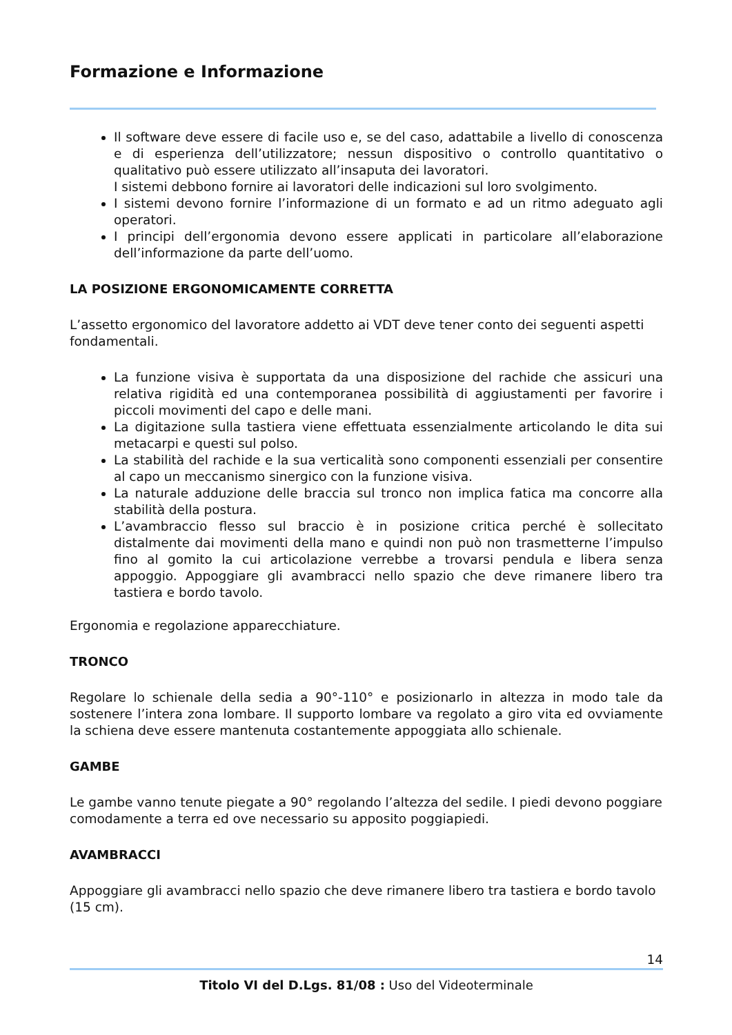Formazione e Informazione
Il software deve essere di facile uso e, se del caso, adattabile a livello di conoscenza e di esperienza dell’utilizzatore; nessun dispositivo o controllo quantitativo o qualitativo può essere utilizzato all’insaputa dei lavoratori.
I sistemi debbono fornire ai lavoratori delle indicazioni sul loro svolgimento.
I sistemi devono fornire l’informazione di un formato e ad un ritmo adeguato agli operatori.
I principi dell’ergonomia devono essere applicati in particolare all’elaborazione dell’informazione da parte dell’uomo.
LA POSIZIONE ERGONOMICAMENTE CORRETTA
L’assetto ergonomico del lavoratore addetto ai VDT deve tener conto dei seguenti aspetti fondamentali.
La funzione visiva è supportata da una disposizione del rachide che assicuri una relativa rigidità ed una contemporanea possibilità di aggiustamenti per favorire i piccoli movimenti del capo e delle mani.
La digitazione sulla tastiera viene effettuata essenzialmente articolando le dita sui metacarpi e questi sul polso.
La stabilità del rachide e la sua verticalità sono componenti essenziali per consentire al capo un meccanismo sinergico con la funzione visiva.
La naturale adduzione delle braccia sul tronco non implica fatica ma concorre alla stabilità della postura.
L’avambraccio flesso sul braccio è in posizione critica perché è sollecitato distalmente dai movimenti della mano e quindi non può non trasmetterne l’impulso fino al gomito la cui articolazione verrebbe a trovarsi pendula e libera senza appoggio. Appoggiare gli avambracci nello spazio che deve rimanere libero tra tastiera e bordo tavolo.
Ergonomia e regolazione apparecchiature.
TRONCO
Regolare lo schienale della sedia a 90°-110° e posizionarlo in altezza in modo tale da sostenere l’intera zona lombare. Il supporto lombare va regolato a giro vita ed ovviamente la schiena deve essere mantenuta costantemente appoggiata allo schienale.
GAMBE
Le gambe vanno tenute piegate a 90° regolando l’altezza del sedile. I piedi devono poggiare comodamente a terra ed ove necessario su apposito poggiapiedi.
AVAMBRACCI
Appoggiare gli avambracci nello spazio che deve rimanere libero tra tastiera e bordo tavolo (15 cm).
14
Titolo VI del D.Lgs. 81/08 : Uso del Videoterminale